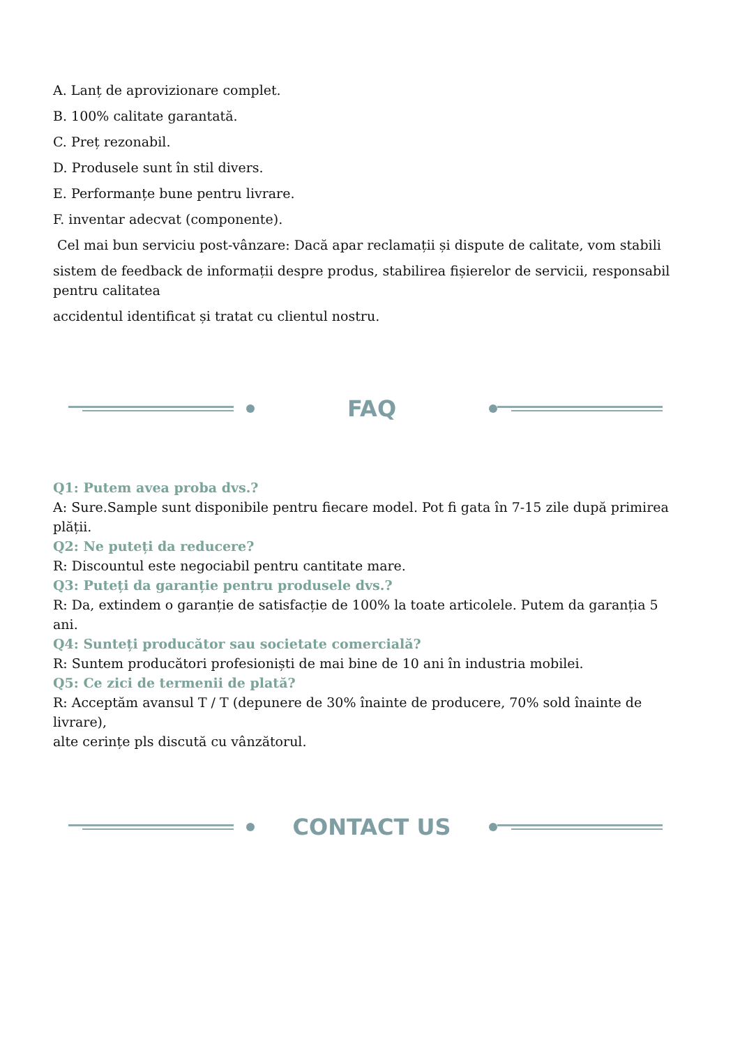A. Lanț de aprovizionare complet.
B. 100% calitate garantată.
C. Preț rezonabil.
D. Produsele sunt în stil divers.
E. Performanțe bune pentru livrare.
F. inventar adecvat (componente).
Cel mai bun serviciu post-vânzare: Dacă apar reclamații și dispute de calitate, vom stabili
sistem de feedback de informații despre produs, stabilirea fișierelor de servicii, responsabil pentru calitatea
accidentul identificat și tratat cu clientul nostru.
FAQ
Q1: Putem avea proba dvs.?
A: Sure.Sample sunt disponibile pentru fiecare model. Pot fi gata în 7-15 zile după primirea plății.
Q2: Ne puteți da reducere?
R: Discountul este negociabil pentru cantitate mare.
Q3: Puteți da garanție pentru produsele dvs.?
R: Da, extindem o garanție de satisfacție de 100% la toate articolele. Putem da garanția 5 ani.
Q4: Sunteți producător sau societate comercială?
R: Suntem producători profesioniști de mai bine de 10 ani în industria mobilei.
Q5: Ce zici de termenii de plată?
R: Acceptăm avansul T / T (depunere de 30% înainte de producere, 70% sold înainte de livrare),
alte cerințe pls discută cu vânzătorul.
CONTACT US